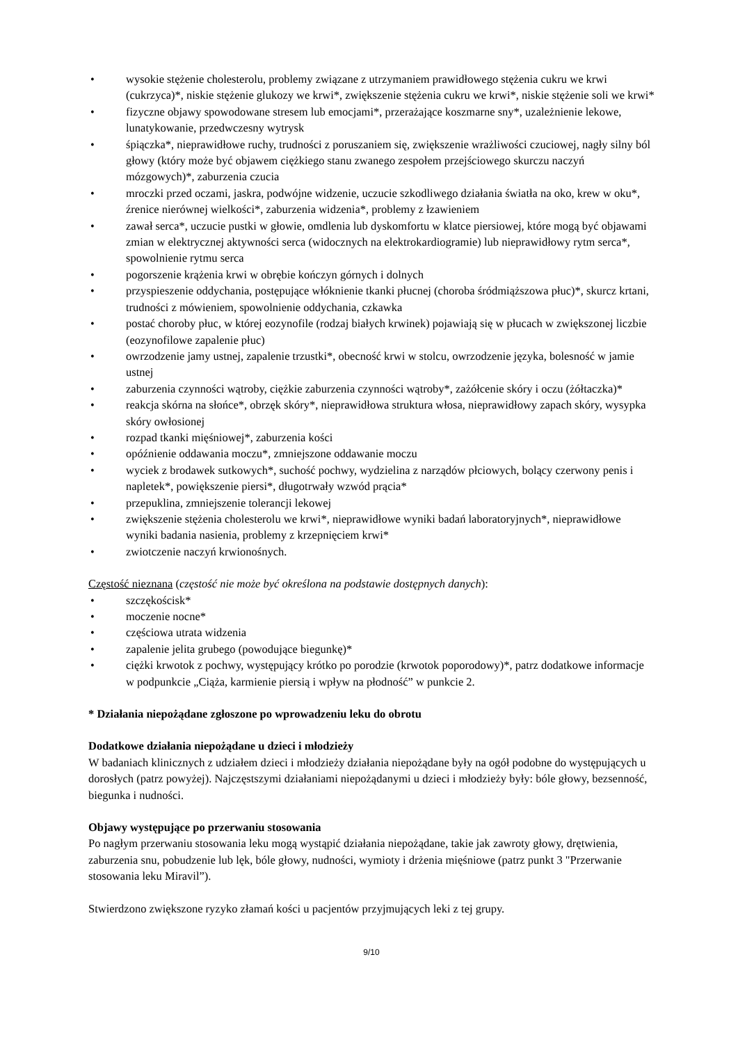• wysokie stężenie cholesterolu, problemy związane z utrzymaniem prawidłowego stężenia cukru we krwi (cukrzyca)*, niskie stężenie glukozy we krwi*, zwiększenie stężenia cukru we krwi*, niskie stężenie soli we krwi*
• fizyczne objawy spowodowane stresem lub emocjami*, przerażające koszmarne sny*, uzależnienie lekowe, lunatykowanie, przedwczesny wytrysk
• śpiączka*, nieprawidłowe ruchy, trudności z poruszaniem się, zwiększenie wrażliwości czuciowej, nagły silny ból głowy (który może być objawem ciężkiego stanu zwanego zespołem przejściowego skurczu naczyń mózgowych)*, zaburzenia czucia
• mroczki przed oczami, jaskra, podwójne widzenie, uczucie szkodliwego działania światła na oko, krew w oku*, źrenice nierównej wielkości*, zaburzenia widzenia*, problemy z łzawieniem
• zawał serca*, uczucie pustki w głowie, omdlenia lub dyskomfortu w klatce piersiowej, które mogą być objawami zmian w elektrycznej aktywności serca (widocznych na elektrokardiogramie) lub nieprawidłowy rytm serca*, spowolnienie rytmu serca
• pogorszenie krążenia krwi w obrębie kończyn górnych i dolnych
• przyspieszenie oddychania, postępujące włóknienie tkanki płucnej (choroba śródmiąższowa płuc)*, skurcz krtani, trudności z mówieniem, spowolnienie oddychania, czkawka
• postać choroby płuc, w której eozynofile (rodzaj białych krwinek) pojawiają się w płucach w zwiększonej liczbie (eozynofilowe zapalenie płuc)
• owrzodzenie jamy ustnej, zapalenie trzustki*, obecność krwi w stolcu, owrzodzenie języka, bolesność w jamie ustnej
• zaburzenia czynności wątroby, ciężkie zaburzenia czynności wątroby*, zażółcenie skóry i oczu (żółtaczka)*
• reakcja skórna na słońce*, obrzęk skóry*, nieprawidłowa struktura włosa, nieprawidłowy zapach skóry, wysypka skóry owłosionej
• rozpad tkanki mięśniowej*, zaburzenia kości
• opóźnienie oddawania moczu*, zmniejszone oddawanie moczu
• wyciek z brodawek sutkowych*, suchość pochwy, wydzielina z narządów płciowych, bolący czerwony penis i napletek*, powiększenie piersi*, długotrwały wzwód prącia*
• przepuklina, zmniejszenie tolerancji lekowej
• zwiększenie stężenia cholesterolu we krwi*, nieprawidłowe wyniki badań laboratoryjnych*, nieprawidłowe wyniki badania nasienia, problemy z krzepnięciem krwi*
• zwiotczenie naczyń krwionośnych.
Częstość nieznana (częstość nie może być określona na podstawie dostępnych danych):
• szczękościsk*
• moczenie nocne*
• częściowa utrata widzenia
• zapalenie jelita grubego (powodujące biegunkę)*
• ciężki krwotok z pochwy, występujący krótko po porodzie (krwotok poporodowy)*, patrz dodatkowe informacje w podpunkcie „Ciąża, karmienie piersią i wpływ na płodność” w punkcie 2.
* Działania niepożądane zgłoszone po wprowadzeniu leku do obrotu
Dodatkowe działania niepożądane u dzieci i młodzieży
W badaniach klinicznych z udziałem dzieci i młodzieży działania niepożądane były na ogół podobne do występujących u dorosłych (patrz powyżej). Najczęstszymi działaniami niepożądanymi u dzieci i młodzieży były: bóle głowy, bezsenność, biegunka i nudności.
Objawy występujące po przerwaniu stosowania
Po nagłym przerwaniu stosowania leku mogą wystąpić działania niepożądane, takie jak zawroty głowy, drętwienia, zaburzenia snu, pobudzenie lub lęk, bóle głowy, nudności, wymioty i drżenia mięśniowe (patrz punkt 3 "Przerwanie stosowania leku Miravil”).
Stwierdzono zwiększone ryzyko złamań kości u pacjentów przyjmujących leki z tej grupy.
9/10